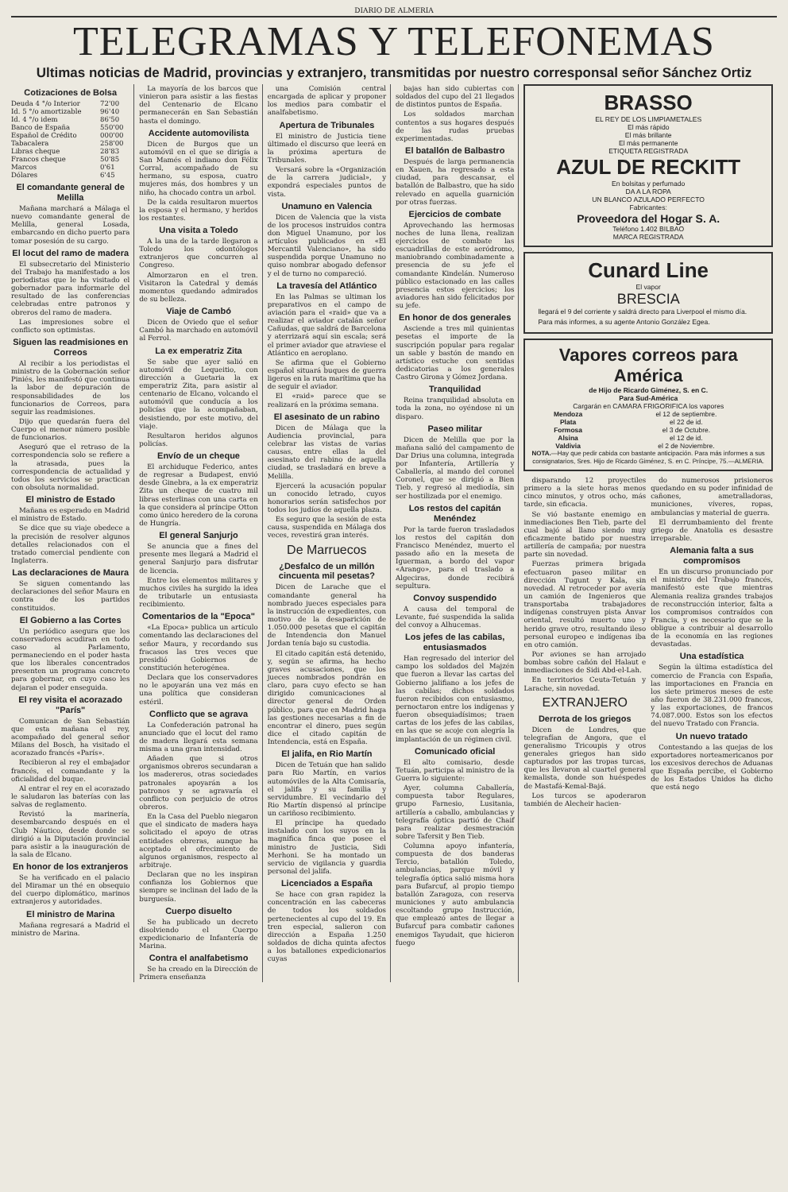DIARIO DE ALMERIA
TELEGRAMAS Y TELEFONEMAS
Ultimas noticias de Madrid, provincias y extranjero, transmitidas por nuestro corresponsal señor Sánchez Ortiz
Cotizaciones de Bolsa
| Deuda 4 °/o Interior | 72'00 |
| Id. 5 °/o amortizable | 96'40 |
| Id. 4 °/o idem | 86'50 |
| Banco de España | 550'00 |
| Español de Crédito | 000'00 |
| Tabacalera | 258'00 |
| Libras cheque | 28'83 |
| Francos cheque | 50'85 |
| Marcos | 0'61 |
| Dólares | 6'45 |
El comandante general de Melilla
Mañana marchará a Málaga el nuevo comandante general de Melilla, general Losada, embarcando en dicho puerto para tomar posesión de su cargo.
El locut del ramo de madera
El subsecretario del Ministerio del Trabajo ha manifestado a los periodistas que le ha visitado el gobernador para informarle del resultado de las conferencias celebradas entre patronos y obreros del ramo de madera.
Las impresiones sobre el conflicto son optimistas.
Siguen las readmisiones en Correos
Al recibir a los periodistas el ministro de la Gobernación señor Piniés, les manifestó que continua la labor de depuración de responsabilidades de los funcionarios de Correos, para seguir las readmisiones.
Dijo que quedarán fuera del Cuerpo el menor número posible de funcionarios.
Aseguró que el retraso de la correspondencia solo se refiere a la atrasada, pues la correspondencia de actualidad y todos los servicios se practican con obsoluta normalidad.
El ministro de Estado
Mañana es esperado en Madrid el ministro de Estado.
Se dice que su viaje obedece a la precisión de resolver algunos detalles relacionados con el tratado comercial pendiente con Inglaterra.
Las declaraciones de Maura
Se siguen comentando las declaraciones del señor Maura en contra de los partidos constituidos.
El Gobierno a las Cortes
Un periódico asegura que los conservadores acudiran en todo caso al Parlamento, permaneciendo en el poder hasta que los liberales concentrados presenten un programa concreto para gobernar, en cuyo caso les dejaran el poder enseguida.
El rey visita el acorazado "París"
Comunican de San Sebastián que esta mañana el rey, acompañado del general señor Milans del Bosch, ha visitado el acorazado francés «París».
Recibieron al rey el embajador francés, el comandante y la oficialidad del buque.
Al entrar el rey en el acorazado le saludaron las baterías con las salvas de reglamento.
Revistó la marinería, desembarcando después en el Club Náutico, desde donde se dirigió a la Diputación provincial para asistir a la inauguración de la sala de Elcano.
En honor de los extranjeros
Se ha verificado en el palacio del Miramar un thé en obsequio del cuerpo diplomático, marinos extranjeros y autoridades.
El ministro de Marina
Mañana regresará a Madrid el ministro de Marina.
La mayoría de los barcos que vinieron para asistir a las fiestas del Centenario de Elcano permanecerán en San Sebastián hasta el domingo.
Accidente automovilista
Dicen de Burgos que un automóvil en el que se dirigía a San Mamés el indiano don Félix Corral, acompañado de su hermano, su esposa, cuatro mujeres más, dos hombres y un niño, ha chocado contra un arbol.
De la caida resultaron muertos la esposa y el hermano, y heridos los restantes.
Una visita a Toledo
A la una de la tarde llegaron a Toledo los odontólogos extranjeros que concurren al Congreso.
Almorzaron en el tren. Visitaron la Catedral y demás momentos quedando admirados de su belleza.
Viaje de Cambó
Dicen de Oviedo que el señor Cambó ha marchado en automóvil al Ferrol.
La ex emperatriz Zita
Se sabe que ayer salió en automóvil de Lequeitio, con dirección a Guetaria la ex emperatriz Zita, para asistir al centenario de Elcano, volcando el automóvil que conducía a los policías que la acompañaban, desistiendo, por este motivo, del viaje.
Resultaron heridos algunos policías.
Envío de un cheque
El archiduque Federico, antes de regresar a Budapest, envió desde Ginebra, a la ex emperatriz Zita un cheque de cuatro mil libras esterlinas con una carta en la que considera al príncipe Otton como único heredero de la corona de Hungría.
El general Sanjurjo
Se anuncia que a fines del presente mes llegará a Madrid el general Sanjurjo para disfrutar de licencia.
Entre los elementos militares y muchos civiles ha surgido la idea de tributarle un entusiasta recibimiento.
Comentarios de la "Epoca"
«La Epoca» publica un artículo comentando las declaraciones del señor Maura, y recordando sus fracasos las tres veces que presidió Gobiernos de constitución heterogénea.
Declara que los conservadores no le apoyarán una vez más en una política que consideran estéril.
Conflicto que se agrava
La Confederación patronal ha anunciado que el locut del ramo de madera llegará esta semana misma a una gran intensidad.
Añaden que si otros organismos obreros secundaran a los madereros, otras sociedades patronales apoyarán a los patronos y se agravaría el conflicto con perjuicio de otros obreros.
En la Casa del Pueblo niegaron que el sindicato de madera haya solicitado el apoyo de otras entidades obreras, aunque ha aceptado el ofrecimiento de algunos organismos, respecto al arbitraje.
Declaran que no les inspiran confianza los Gobiernos que siempre se inclinan del lado de la burguesía.
Cuerpo disuelto
Se ha publicado un decreto disolviendo el Cuerpo expedicionario de Infantería de Marina.
Contra el analfabetismo
Se ha creado en la Dirección de Primera enseñanza
una Comisión central encargada de aplicar y proponer los medios para combatir el analfabetismo.
Apertura de Tribunales
El ministro de Justicia tiene últimado el discurso que leerá en la próxima apertura de Tribunales.
Versará sobre la «Organización de la carrera judicial», y expondrá especiales puntos de vista.
Unamuno en Valencia
Dicen de Valencia que la vista de los procesos instruídos contra don Miguel Unamuno, por los artículos publicados en «El Mercantil Valenciano», ha sido suspendida porque Unamuno no quiso nombrar abogado defensor y el de turno no compareció.
La travesía del Atlántico
En las Palmas se ultiman los preparativos en el campo de aviación para el «raid» que va a realizar el aviador catalán señor Cañudas, que saldrá de Barcelona y aterrizará aquí sin escala; será el primer aviador que atraviese el Atlántico en aeroplano.
Se afirma que el Gobierno español situará buques de guerra ligeros en la ruta marítima que ha de seguir el aviador.
El «raid» parece que se realizará en la próxima semana.
El asesinato de un rabino
Dicen de Málaga que la Audiencia provincial, para celebrar las vistas de varias causas, entre ellas la del asesinato del rabino de aquella ciudad, se trasladará en breve a Melilla.
Ejercerá la acusación popular un conocido letrado, cuyos honorarios serán satisfechos por todos los judíos de aquella plaza.
Es seguro que la sesión de esta causa, suspendida en Málaga dos veces, revestirá gran interés.
De Marruecos
¿Desfalco de un millón cincuenta mil pesetas?
Dicen de Larache que el comandante general ha nombrado jueces especiales para la instrucción de expedientes, con motivo de la desaparición de 1.050.000 pesetas que el capitán de Intendencia don Manuel Jordan tenía bajo su custodia.
El citado capitán está detenido, y, según se afirma, ha hecho graves acusaciones, que los jueces nombrados pondrán en claro, para cuyo efecto se han dirigido comunicaciones al director general de Orden público, para que en Madrid haga las gestiones necesarias a fin de encontrar el dinero, pues según dice el citado capitán de Intendencia, está en España.
El jalifa, en Rio Martín
Dicen de Tetuán que han salido para Rio Martín, en varios automóviles de la Alta Comisaría, el jalifa y su familia y servidumbre. El vecindario del Rio Martín dispensó al príncipe un cariñoso recibimiento.
El príncipe ha quedado instalado con los suyos en la magnífica finca que posee el ministro de Justicia, Sidi Merhoni. Se ha montado un servicio de vigilancia y guardia personal del jalifa.
Licenciados a España
Se hace con gran rapidez la concentración en las cabeceras de todos los soldados pertenecientes al cupo del 19. En tren especial, salieron con dirección a España 1.250 soldados de dicha quinta afectos a los batallones expedicionarios cuyas
bajas han sido cubiertas con soldados del cupo del 21 llegados de distintos puntos de España.
Los soldados marchan contentos a sus hogares después de las rudas pruebas experimentadas.
El batallón de Balbastro
Después de larga permanencia en Xauen, ha regresado a esta ciudad, para descansar, el batallón de Balbastro, que ha sido relevado en aquella guarnición por otras fuerzas.
Ejercicios de combate
Aprovechando las hermosas noches de luna llena, realizan ejercicios de combate las escuadrillas de este aeródromo, maniobrando combinadamente a presencia de su jefe el comandante Kindelán. Numeroso público estacionado en las calles presencia estos ejercicios; los aviadores han sido felicitados por su jefe.
En honor de dos generales
Asciende a tres mil quinientas pesetas el importe de la suscripción popular para regalar un sable y bastón de mando en artístico estuche con sentidas dedicatorias a los generales Castro Girona y Gómez Jordana.
Tranquilidad
Reina tranquilidad absoluta en toda la zona, no oyéndose ni un disparo.
Paseo militar
Dicen de Melilla que por la mañana salió del campamento de Dar Drius una columna, integrada por Infantería, Artillería y Caballería, al mando del coronel Coronel, que se dirigió a Bien Tieb, y regresó al mediodía, sin ser hostilizada por el enemigo.
Los restos del capitán Menéndez
Por la tarde fueron trasladados los restos del capitán don Francisco Menéndez, muerto el pasado año en la meseta de Iguerman, a bordo del vapor «Arango», para el traslado a Algeciras, donde recibirá sepultura.
Convoy suspendido
A causa del temporal de Levante, fué suspendida la salida del convoy a Alhucemas.
Los jefes de las cabilas, entusiasmados
Han regresado del interior del campo los soldados del Majzén que fueron a llevar las cartas del Gobierno jalifiano a los jefes de las cabilas; dichos soldados fueron recibidos con entusiasmo, pernoctaron entre los indígenas y fueron obsequiadísimos; traen cartas de los jefes de las cabilas, en las que se acoje con alegría la implantación de un régimen civil.
Comunicado oficial
El alto comisario, desde Tetuán, participa al ministro de la Guerra lo siguiente:
Ayer, columna Caballería, compuesta tabor Regulares, grupo Farnesio, Lusitania, artillería a caballo, ambulancias y telegrafía óptica partió de Chaif para realizar desmestración sobre Tafersit y Ben Tieb.
Columna apoyo infantería, compuesta de dos banderas Tercio, batallón Toledo, ambulancias, parque móvil y telegrafía óptica salió misma hora para Bufarcuf, al propio tiempo batallón Zaragoza, con reserva municiones y auto ambulancia escoltando grupo Instrucción, que empleazó antes de llegar a Bufarcuf para combatir cañones enemigos Tayudait, que hicieron fuego
BRASSO
EL REY DE LOS LIMPIAMETALES
El más rápido
El más brillante
El más permanente
ETIQUETA REGISTRADA
AZUL DE RECKITT
En bolsitas y perfumado
DA A LA ROPA
UN BLANCO AZULADO PERFECTO
Fabricantes:
Proveedora del Hogar S. A.
Teléfono 1.402 BILBAO
MARCA REGISTRADA
Cunard Line
El vapor
BRESCIA
llegará el 9 del corriente y saldrá directo para Liverpool el mismo día.
Para más informes, a su agente Antonio González Egea.
Vapores correos para América
de Hijo de Ricardo Giménez, S. en C.
Para Sud-América
Cargarán en CAMARA FRIGORIFICA los vapores
| Mendoza | el 12 de septiembre. |
| Plata | el 22 de id. |
| Formosa | el 3 de Octubre. |
| Alsina | el 12 de id. |
| Valdivia | el 2 de Noviembre. |
NOTA.—Hay que pedir cabida con bastante anticipación. Para más informes a sus consignatarios, Sres. Hijo de Ricardo Giménez, S. en C. Príncipe, 75.—ALMERIA.
disparando 12 proyectiles primero a la siete horas menos cinco minutos, y otros ocho, más tarde, sin eficacia.
Se vió bastante enemigo en inmediaciones Ben Tieb, parte del cual bajó al llano siendo muy eficazmente batido por nuestra artillería de campaña; por nuestra parte sin novedad.
Fuerzas primera brigada efectuaron paseo militar en dirección Tugunt y Kala, sin novedad. Al retroceder por avería un camión de Ingenieros que transportaba trabajadores indígenas construyen pista Anvar oriental, resultó muerto uno y herido grave otro, resultando ileso personal europeo e indígenas iba en otro camión.
Por aviones se han arrojado bombas sobre cañón del Halaut e inmediaciones de Sidi Abd-el-Lah.
En territorios Ceuta-Tetuán y Larache, sin novedad.
EXTRANJERO
Derrota de los griegos
Dicen de Londres, que telegrafían de Angora, que el generalismo Tricoupis y otros generales griegos han sido capturados por las tropas turcas, que les llevaron al cuartel general kemalista, donde son huéspedes de Mastafá-Kemal-Bajá.
Los turcos se apoderaron también de Alecheir hacien-
do numerosos prisioneros quedando en su poder infinidad de cañones, ametralladoras, municiones, víveres, ropas, ambulancias y material de guerra.
El derrumbamiento del frente griego de Anatolia es desastre irreparable.
Alemania falta a sus compromisos
En un discurso pronunciado por el ministro del Trabajo francés, manifestó este que mientras Alemania realiza grandes trabajos de reconstrucción interior, falta a los compromisos contraídos con Francia, y es necesario que se la obligue a contribuir al desarrollo de la economía en las regiones devastadas.
Una estadística
Según la última estadística del comercio de Francia con España, las importaciones en Francia en los siete primeros meses de este año fueron de 38.231.000 francos, y las exportaciones, de francos 74.087.000. Estos son los efectos del nuevo Tratado con Francia.
Un nuevo tratado
Contestando a las quejas de los exportadores norteamericanos por los excesivos derechos de Aduanas que España percibe, el Gobierno de los Estados Unidos ha dicho que está nego